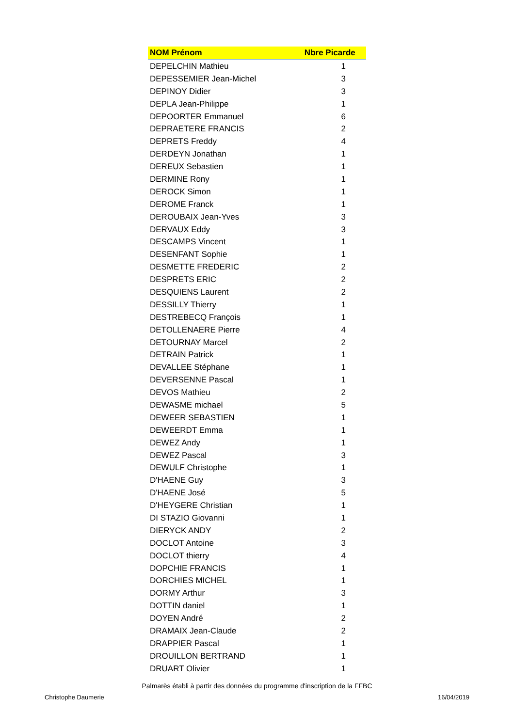| NOM Prénom | Nbre Picarde |
| --- | --- |
| DEPELCHIN Mathieu | 1 |
| DEPESSEMIER Jean-Michel | 3 |
| DEPINOY Didier | 3 |
| DEPLA Jean-Philippe | 1 |
| DEPOORTER Emmanuel | 6 |
| DEPRAETERE FRANCIS | 2 |
| DEPRETS Freddy | 4 |
| DERDEYN Jonathan | 1 |
| DEREUX Sebastien | 1 |
| DERMINE Rony | 1 |
| DEROCK Simon | 1 |
| DEROME Franck | 1 |
| DEROUBAIX Jean-Yves | 3 |
| DERVAUX Eddy | 3 |
| DESCAMPS Vincent | 1 |
| DESENFANT Sophie | 1 |
| DESMETTE FREDERIC | 2 |
| DESPRETS ERIC | 2 |
| DESQUIENS Laurent | 2 |
| DESSILLY Thierry | 1 |
| DESTREBECQ François | 1 |
| DETOLLENAERE Pierre | 4 |
| DETOURNAY Marcel | 2 |
| DETRAIN Patrick | 1 |
| DEVALLEE Stéphane | 1 |
| DEVERSENNE Pascal | 1 |
| DEVOS Mathieu | 2 |
| DEWASME michael | 5 |
| DEWEER SEBASTIEN | 1 |
| DEWEERDT Emma | 1 |
| DEWEZ Andy | 1 |
| DEWEZ Pascal | 3 |
| DEWULF Christophe | 1 |
| D'HAENE Guy | 3 |
| D'HAENE José | 5 |
| D'HEYGERE Christian | 1 |
| DI STAZIO Giovanni | 1 |
| DIERYCK ANDY | 2 |
| DOCLOT Antoine | 3 |
| DOCLOT thierry | 4 |
| DOPCHIE FRANCIS | 1 |
| DORCHIES MICHEL | 1 |
| DORMY Arthur | 3 |
| DOTTIN daniel | 1 |
| DOYEN André | 2 |
| DRAMAIX Jean-Claude | 2 |
| DRAPPIER Pascal | 1 |
| DROUILLON BERTRAND | 1 |
| DRUART Olivier | 1 |
Palmarès établi à partir des données du programme d'inscription de la FFBC
Christophe Daumerie 16/04/2019